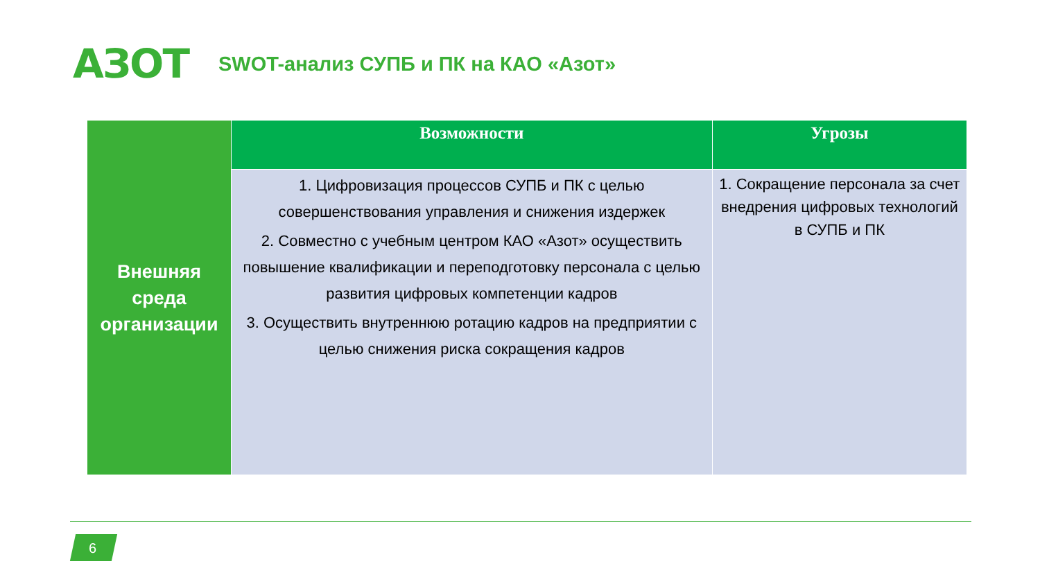АЗОТ
SWOT-анализ СУПБ и ПК на КАО «Азот»
| Внешняя среда организации | Возможности | Угрозы |
| | 1. Цифровизация процессов СУПБ и ПК с целью совершенствования управления и снижения издержек 2. Совместно с учебным центром КАО «Азот» осуществить повышение квалификации и переподготовку персонала с целью развития цифровых компетенции кадров 3. Осуществить внутреннюю ротацию кадров на предприятии с целью снижения риска сокращения кадров | 1. Сокращение персонала за счет внедрения цифровых технологий в СУПБ и ПК |
6